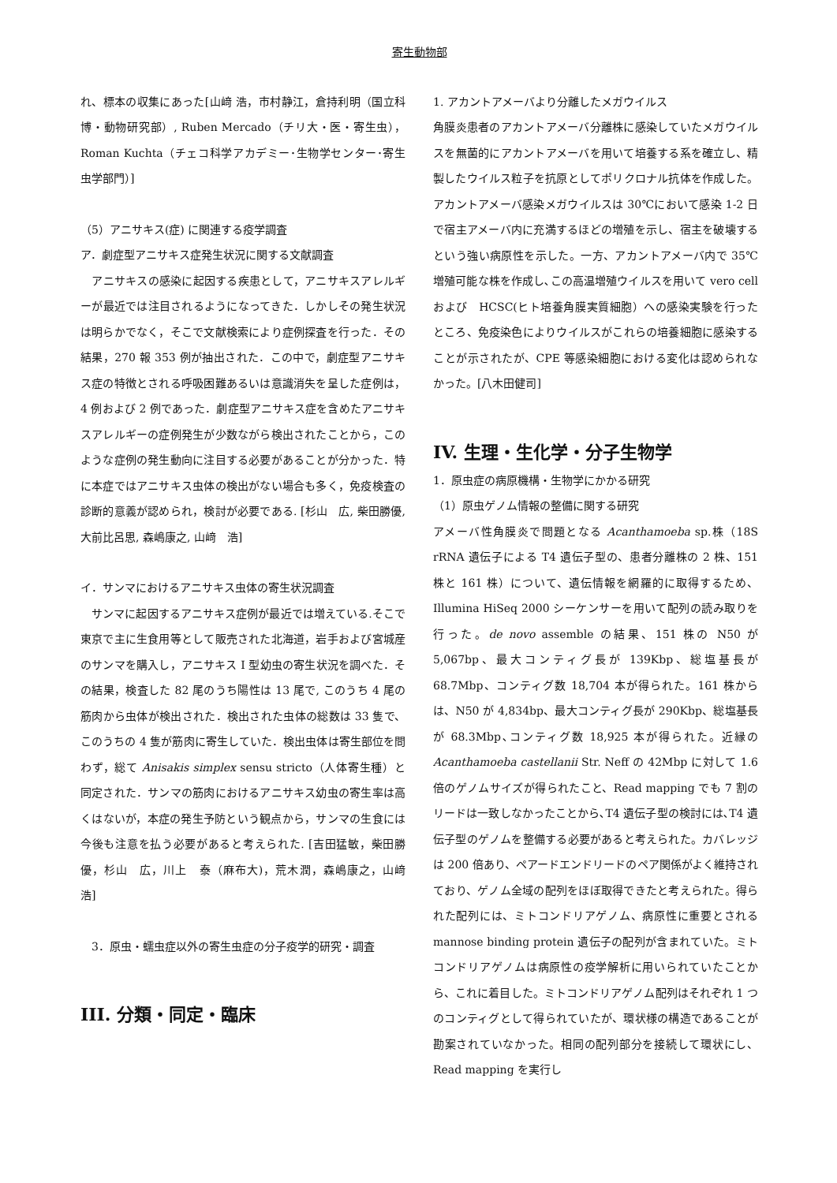寄生動物部
れ、標本の収集にあった[山﨑 浩，市村静江，倉持利明（国立科博・動物研究部）, Ruben Mercado（チリ大・医・寄生虫），Roman Kuchta（チェコ科学アカデミー･生物学センター･寄生虫学部門）]
（5）アニサキス(症) に関連する疫学調査
ア．劇症型アニサキス症発生状況に関する文献調査
　アニサキスの感染に起因する疾患として，アニサキスアレルギーが最近では注目されるようになってきた．しかしその発生状況は明らかでなく，そこで文献検索により症例探査を行った．その結果，270 報 353 例が抽出された．この中で，劇症型アニサキス症の特徴とされる呼吸困難あるいは意識消失を呈した症例は，4 例および 2 例であった．劇症型アニサキス症を含めたアニサキスアレルギーの症例発生が少数ながら検出されたことから，このような症例の発生動向に注目する必要があることが分かった．特に本症ではアニサキス虫体の検出がない場合も多く，免疫検査の診断的意義が認められ，検討が必要である. [杉山　広, 柴田勝優, 大前比呂思, 森嶋康之, 山﨑　浩]
イ．サンマにおけるアニサキス虫体の寄生状況調査
　サンマに起因するアニサキス症例が最近では増えている.そこで東京で主に生食用等として販売された北海道，岩手および宮城産のサンマを購入し，アニサキス I 型幼虫の寄生状況を調べた．その結果，検査した 82 尾のうち陽性は 13 尾で, このうち 4 尾の筋肉から虫体が検出された．検出された虫体の総数は 33 隻で、このうちの 4 隻が筋肉に寄生していた．検出虫体は寄生部位を問わず，総て Anisakis simplex sensu stricto（人体寄生種）と同定された．サンマの筋肉におけるアニサキス幼虫の寄生率は高くはないが，本症の発生予防という観点から，サンマの生食には今後も注意を払う必要があると考えられた. [吉田猛敏，柴田勝優，杉山　広，川上　泰（麻布大)，荒木潤，森嶋康之，山﨑　浩]
　3．原虫・蠕虫症以外の寄生虫症の分子疫学的研究・調査
III. 分類・同定・臨床
1. アカントアメーバより分離したメガウイルス
角膜炎患者のアカントアメーバ分離株に感染していたメガウイルスを無菌的にアカントアメーバを用いて培養する系を確立し、精製したウイルス粒子を抗原としてポリクロナル抗体を作成した。アカントアメーバ感染メガウイルスは 30℃において感染 1-2 日で宿主アメーバ内に充満するほどの増殖を示し、宿主を破壊するという強い病原性を示した。一方、アカントアメーバ内で 35℃増殖可能な株を作成し､この高温増殖ウイルスを用いて vero cell および　HCSC(ヒト培養角膜実質細胞）への感染実験を行ったところ、免疫染色によりウイルスがこれらの培養細胞に感染することが示されたが、CPE 等感染細胞における変化は認められなかった。[八木田健司]
IV. 生理・生化学・分子生物学
1．原虫症の病原機構・生物学にかかる研究
（1）原虫ゲノム情報の整備に関する研究
アメーバ性角膜炎で問題となる Acanthamoeba sp.株（18S rRNA 遺伝子による T4 遺伝子型の、患者分離株の 2 株、151 株と 161 株）について、遺伝情報を網羅的に取得するため、Illumina HiSeq 2000 シーケンサーを用いて配列の読み取りを行った。de novo assemble の結果、151 株の N50 が 5,067bp、最大コンティグ長が 139Kbp、総塩基長が 68.7Mbp、コンティグ数 18,704 本が得られた。161 株からは、N50 が 4,834bp、最大コンティグ長が 290Kbp、総塩基長が 68.3Mbp､コンティグ数 18,925 本が得られた。近縁の Acanthamoeba castellanii Str. Neff の 42Mbp に対して 1.6 倍のゲノムサイズが得られたこと、Read mapping でも 7 割のリードは一致しなかったことから､T4 遺伝子型の検討には､T4 遺伝子型のゲノムを整備する必要があると考えられた。カバレッジは 200 倍あり、ペアードエンドリードのペア関係がよく維持されており、ゲノム全域の配列をほぼ取得できたと考えられた。得られた配列には、ミトコンドリアゲノム、病原性に重要とされる mannose binding protein 遺伝子の配列が含まれていた。ミトコンドリアゲノムは病原性の疫学解析に用いられていたことから、これに着目した。ミトコンドリアゲノム配列はそれぞれ 1 つのコンティグとして得られていたが、環状様の構造であることが勘案されていなかった。相同の配列部分を接続して環状にし、Read mapping を実行し